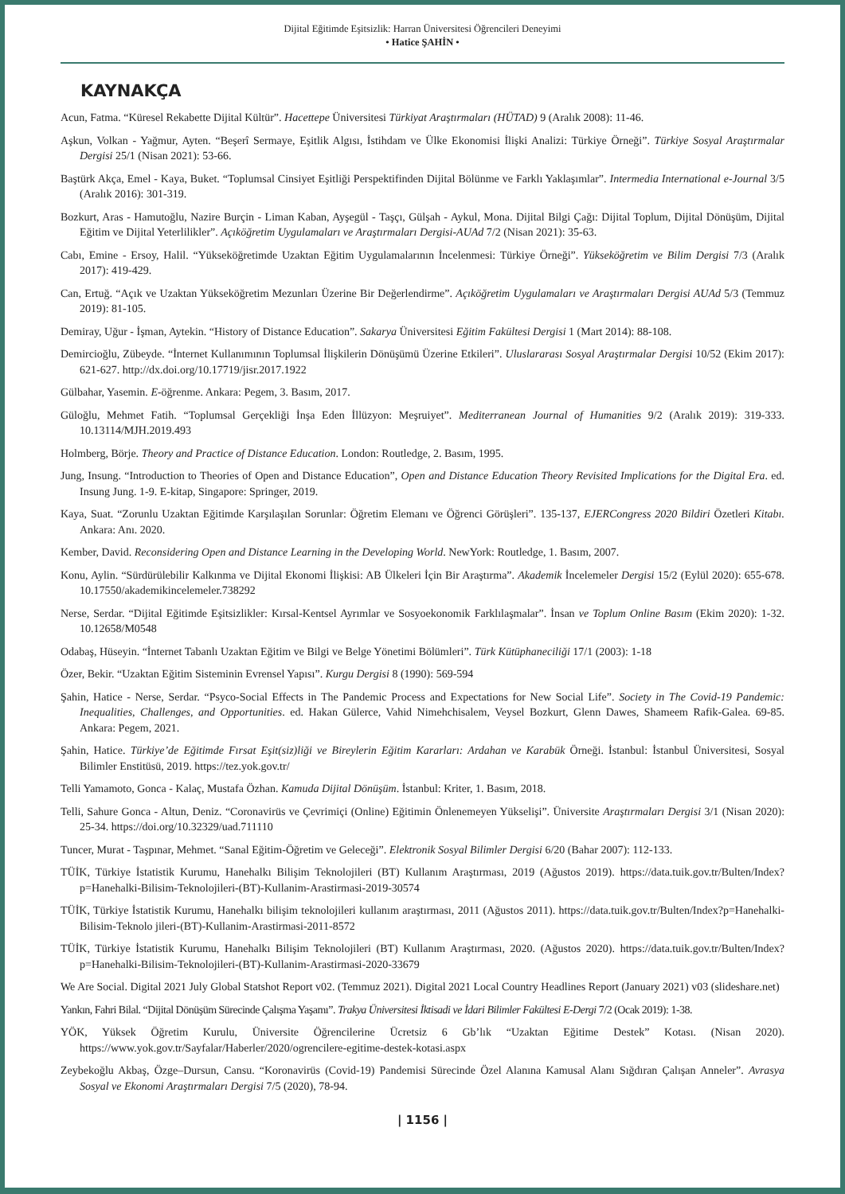Dijital Eğitimde Eşitsizlik: Harran Üniversitesi Öğrencileri Deneyimi
• Hatice ŞAHİN •
KAYNAKÇA
Acun, Fatma. “Küresel Rekabette Dijital Kültür”. Hacettepe Üniversitesi Türkiyat Araştırmaları (HÜTAD) 9 (Aralık 2008): 11-46.
Aşkun, Volkan - Yağmur, Ayten. “Beşerî Sermaye, Eşitlik Algısı, İstihdam ve Ülke Ekonomisi İlişki Analizi: Türkiye Örneği”. Türkiye Sosyal Araştırmalar Dergisi 25/1 (Nisan 2021): 53-66.
Baştürk Akça, Emel - Kaya, Buket. “Toplumsal Cinsiyet Eşitliği Perspektifinden Dijital Bölünme ve Farklı Yaklaşımlar”. Intermedia International e-Journal 3/5 (Aralık 2016): 301-319.
Bozkurt, Aras - Hamutoğlu, Nazire Burçin - Liman Kaban, Ayşegül - Taşçı, Gülşah - Aykul, Mona. Dijital Bilgi Çağı: Dijital Toplum, Dijital Dönüşüm, Dijital Eğitim ve Dijital Yeterlilikler”. Açıköğretim Uygulamaları ve Araştırmaları Dergisi-AUAd 7/2 (Nisan 2021): 35-63.
Cabı, Emine - Ersoy, Halil. “Yükseköğretimde Uzaktan Eğitim Uygulamalarının İncelenmesi: Türkiye Örneği”. Yükseköğretim ve Bilim Dergisi 7/3 (Aralık 2017): 419-429.
Can, Ertuğ. “Açık ve Uzaktan Yükseköğretim Mezunları Üzerine Bir Değerlendirme”. Açıköğretim Uygulamaları ve Araştırmaları Dergisi AUAd 5/3 (Temmuz 2019): 81-105.
Demiray, Uğur - İşman, Aytekin. “History of Distance Education”. Sakarya Üniversitesi Eğitim Fakültesi Dergisi 1 (Mart 2014): 88-108.
Demircioğlu, Zübeyde. “İnternet Kullanımının Toplumsal İlişkilerin Dönüşümü Üzerine Etkileri”. Uluslararası Sosyal Araştırmalar Dergisi 10/52 (Ekim 2017): 621-627. http://dx.doi.org/10.17719/jisr.2017.1922
Gülbahar, Yasemin. E-öğrenme. Ankara: Pegem, 3. Basım, 2017.
Güloğlu, Mehmet Fatih. “Toplumsal Gerçekliği İnşa Eden İllüzyon: Meşruiyet”. Mediterranean Journal of Humanities 9/2 (Aralık 2019): 319-333. 10.13114/MJH.2019.493
Holmberg, Börje. Theory and Practice of Distance Education. London: Routledge, 2. Basım, 1995.
Jung, Insung. “Introduction to Theories of Open and Distance Education”, Open and Distance Education Theory Revisited Implications for the Digital Era. ed. Insung Jung. 1-9. E-kitap, Singapore: Springer, 2019.
Kaya, Suat. “Zorunlu Uzaktan Eğitimde Karşılaşılan Sorunlar: Öğretim Elemanı ve Öğrenci Görüşleri”. 135-137, EJERCongress 2020 Bildiri Özetleri Kitabı. Ankara: Anı. 2020.
Kember, David. Reconsidering Open and Distance Learning in the Developing World. NewYork: Routledge, 1. Basım, 2007.
Konu, Aylin. “Sürdürülebilir Kalkınma ve Dijital Ekonomi İlişkisi: AB Ülkeleri İçin Bir Araştırma”. Akademik İncelemeler Dergisi 15/2 (Eylül 2020): 655-678. 10.17550/akademikincelemeler.738292
Nerse, Serdar. “Dijital Eğitimde Eşitsizlikler: Kırsal-Kentsel Ayrımlar ve Sosyoekonomik Farklılaşmalar”. İnsan ve Toplum Online Basım (Ekim 2020): 1-32. 10.12658/M0548
Odabaş, Hüseyin. “İnternet Tabanlı Uzaktan Eğitim ve Bilgi ve Belge Yönetimi Bölümleri”. Türk Kütüphaneciliği 17/1 (2003): 1-18
Özer, Bekir. “Uzaktan Eğitim Sisteminin Evrensel Yapısı”. Kurgu Dergisi 8 (1990): 569-594
Şahin, Hatice - Nerse, Serdar. “Psyco-Social Effects in The Pandemic Process and Expectations for New Social Life”. Society in The Covid-19 Pandemic: Inequalities, Challenges, and Opportunities. ed. Hakan Gülerce, Vahid Nimehchisalem, Veysel Bozkurt, Glenn Dawes, Shameem Rafik-Galea. 69-85. Ankara: Pegem, 2021.
Şahin, Hatice. Türkiye’de Eğitimde Fırsat Eşit(siz)liği ve Bireylerin Eğitim Kararları: Ardahan ve Karabük Örneği. İstanbul: İstanbul Üniversitesi, Sosyal Bilimler Enstitüsü, 2019. https://tez.yok.gov.tr/
Telli Yamamoto, Gonca - Kalaç, Mustafa Özhan. Kamuda Dijital Dönüşüm. İstanbul: Kriter, 1. Basım, 2018.
Telli, Sahure Gonca - Altun, Deniz. “Coronavirüs ve Çevrimiçi (Online) Eğitimin Önlenemeyen Yükselişi”. Üniversite Araştırmaları Dergisi 3/1 (Nisan 2020): 25-34. https://doi.org/10.32329/uad.711110
Tuncer, Murat - Taşpınar, Mehmet. “Sanal Eğitim-Öğretim ve Geleceği”. Elektronik Sosyal Bilimler Dergisi 6/20 (Bahar 2007): 112-133.
TÜİK, Türkiye İstatistik Kurumu, Hanehalkı Bilişim Teknolojileri (BT) Kullanım Araştırması, 2019 (Ağustos 2019). https://data.tuik.gov.tr/Bulten/Index?p=Hanehalki-Bilisim-Teknolojileri-(BT)-Kullanim-Arastirmasi-2019-30574
TÜİK, Türkiye İstatistik Kurumu, Hanehalkı bilişim teknolojileri kullanım araştırması, 2011 (Ağustos 2011). https://data.tuik.gov.tr/Bulten/Index?p=Hanehalki-Bilisim-Teknolo jileri-(BT)-Kullanim-Arastirmasi-2011-8572
TÜİK, Türkiye İstatistik Kurumu, Hanehalkı Bilişim Teknolojileri (BT) Kullanım Araştırması, 2020. (Ağustos 2020). https://data.tuik.gov.tr/Bulten/Index?p=Hanehalki-Bilisim-Teknolojileri-(BT)-Kullanim-Arastirmasi-2020-33679
We Are Social. Digital 2021 July Global Statshot Report v02. (Temmuz 2021). Digital 2021 Local Country Headlines Report (January 2021) v03 (slideshare.net)
Yankın, Fahri Bilal. “Dijital Dönüşüm Sürecinde Çalışma Yaşamı”. Trakya Üniversitesi İktisadi ve İdari Bilimler Fakültesi E-Dergi 7/2 (Ocak 2019): 1-38.
YÖK, Yüksek Öğretim Kurulu, Üniversite Öğrencilerine Ücretsiz 6 Gb’lık “Uzaktan Eğitime Destek” Kotası. (Nisan 2020). https://www.yok.gov.tr/Sayfalar/Haberler/2020/ogrencilere-egitime-destek-kotasi.aspx
Zeybekoğlu Akbaş, Özge–Dursun, Cansu. “Koronavirüs (Covid-19) Pandemisi Sürecinde Özel Alanına Kamusal Alanı Sığdıran Çalışan Anneler”. Avrasya Sosyal ve Ekonomi Araştırmaları Dergisi 7/5 (2020), 78-94.
| 1156 |